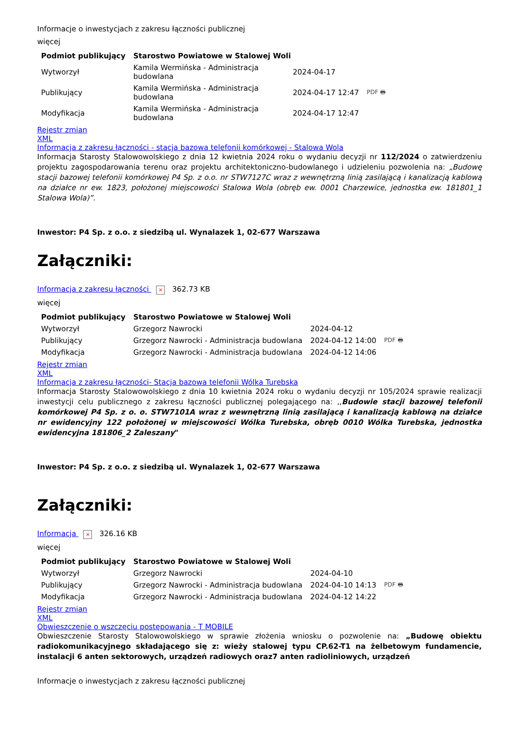Informacje o inwestycjach z zakresu łączności publicznej
więcej
| Podmiot publikujący | Starostwo Powiatowe w Stalowej Woli | | |
| Wytworzył | Kamila Wermińska - Administracja budowlana | 2024-04-17 | PDF 🖶 |
| Publikujący | Kamila Wermińska - Administracja budowlana | 2024-04-17 12:47 | |
| Modyfikacja | Kamila Wermińska - Administracja budowlana | 2024-04-17 12:47 | |
Rejestr zmian
XML
Informacja z zakresu łączności - stacja bazowa telefonii komórkowej - Stalowa Wola
Informacja Starosty Stalowowolskiego z dnia 12 kwietnia 2024 roku o wydaniu decyzji nr 112/2024 o zatwierdzeniu projektu zagospodarowania terenu oraz projektu architektoniczno-budowlanego i udzieleniu pozwolenia na: „Budowę stacji bazowej telefonii komórkowej P4 Sp. z o.o. nr STW7127C wraz z wewnętrzną linią zasilającą i kanalizacją kablową na działce nr ew. 1823, położonej miejscowości Stalowa Wola (obręb ew. 0001 Charzewice, jednostka ew. 181801_1 Stalowa Wola)”.
Inwestor: P4 Sp. z o.o. z siedzibą ul. Wynalazek 1, 02-677 Warszawa
Załączniki:
Informacja z zakresu łączności × 362.73 KB
więcej
| Podmiot publikujący | Starostwo Powiatowe w Stalowej Woli | | |
| Wytworzył | Grzegorz Nawrocki | 2024-04-12 | PDF 🖶 |
| Publikujący | Grzegorz Nawrocki - Administracja budowlana | 2024-04-12 14:00 | |
| Modyfikacja | Grzegorz Nawrocki - Administracja budowlana | 2024-04-12 14:06 | |
Rejestr zmian
XML
Informacja z zakresu łączności- Stacja bazowa telefonii Wólka Turebska
Informacja Starosty Stalowowolskiego z dnia 10 kwietnia 2024 roku o wydaniu decyzji nr 105/2024 sprawie realizacji inwestycji celu publicznego z zakresu łączności publicznej polegającego na: ,,Budowie stacji bazowej telefonii komórkowej P4 Sp. z o. o. STW7101A wraz z wewnętrzną linią zasilającą i kanalizacją kablową na działce nr ewidencyjny 122 położonej w miejscowości Wólka Turebska, obręb 0010 Wólka Turebska, jednostka ewidencyjna 181806_2 Zaleszany"
Inwestor: P4 Sp. z o.o. z siedzibą ul. Wynalazek 1, 02-677 Warszawa
Załączniki:
Informacja × 326.16 KB
więcej
| Podmiot publikujący | Starostwo Powiatowe w Stalowej Woli | | |
| Wytworzył | Grzegorz Nawrocki | 2024-04-10 | PDF 🖶 |
| Publikujący | Grzegorz Nawrocki - Administracja budowlana | 2024-04-10 14:13 | |
| Modyfikacja | Grzegorz Nawrocki - Administracja budowlana | 2024-04-12 14:22 | |
Rejestr zmian
XML
Obwieszczenie o wszczęciu postępowania - T MOBILE
Obwieszczenie Starosty Stalowowolskiego w sprawie złożenia wniosku o pozwolenie na: „Budowę obiektu radiokomunikacyjnego składającego się z: wieży stalowej typu CP.62-T1 na żelbetowym fundamencie, instalacji 6 anten sektorowych, urządzeń radiowych oraz7 anten radioliniowych, urządzeń
Informacje o inwestycjach z zakresu łączności publicznej